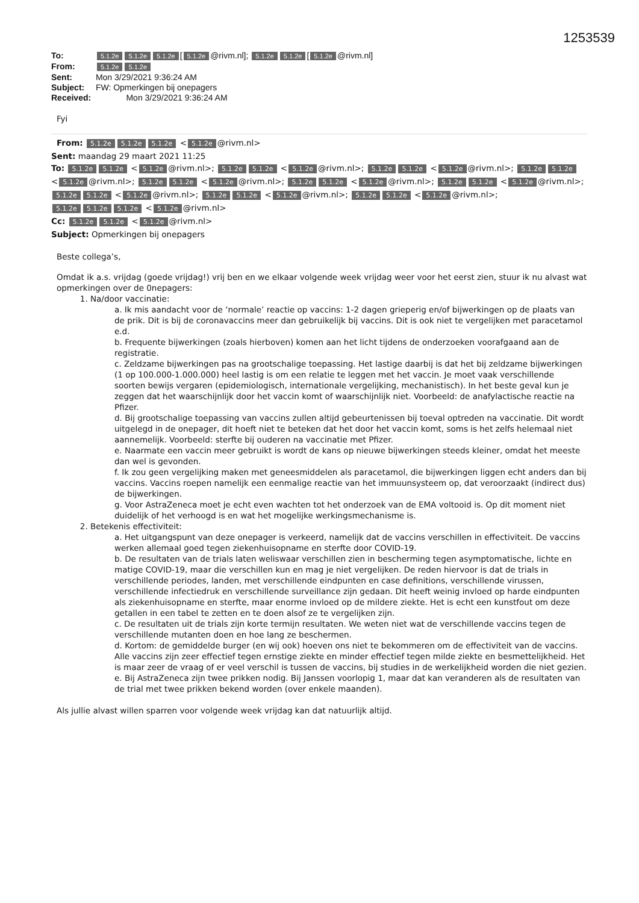1253539
To: 5.1.2e 5.1.2e 5.1.2e [5.1.2e @rivm.nl]; 5.1.2e 5.1.2e [5.1.2e @rivm.nl]
From: 5.1.2e 5.1.2e
Sent: Mon 3/29/2021 9:36:24 AM
Subject: FW: Opmerkingen bij onepagers
Received: Mon 3/29/2021 9:36:24 AM
Fyi
From: 5.1.2e 5.1.2e 5.1.2e < 5.1.2e @rivm.nl>
Sent: maandag 29 maart 2021 11:25
To: 5.1.2e 5.1.2e < 5.1.2e @rivm.nl>; 5.1.2e 5.1.2e < 5.1.2e @rivm.nl>; 5.1.2e 5.1.2e < 5.1.2e @rivm.nl>; 5.1.2e 5.1.2e < 5.1.2e @rivm.nl>; 5.1.2e 5.1.2e < 5.1.2e @rivm.nl>; 5.1.2e 5.1.2e < 5.1.2e @rivm.nl>; 5.1.2e 5.1.2e < 5.1.2e @rivm.nl>; 5.1.2e 5.1.2e < 5.1.2e @rivm.nl>; 5.1.2e 5.1.2e < 5.1.2e @rivm.nl>; 5.1.2e 5.1.2e < 5.1.2e @rivm.nl>; 5.1.2e 5.1.2e 5.1.2e < 5.1.2e @rivm.nl>
Cc: 5.1.2e 5.1.2e < 5.1.2e @rivm.nl>
Subject: Opmerkingen bij onepagers
Beste collega’s,
Omdat ik a.s. vrijdag (goede vrijdag!) vrij ben en we elkaar volgende week vrijdag weer voor het eerst zien, stuur ik nu alvast wat opmerkingen over de 0nepagers:
1. Na/door vaccinatie:
a. Ik mis aandacht voor de ‘normale’ reactie op vaccins: 1-2 dagen grieperig en/of bijwerkingen op de plaats van de prik. Dit is bij de coronavaccins meer dan gebruikelijk bij vaccins. Dit is ook niet te vergelijken met paracetamol e.d.
b. Frequente bijwerkingen (zoals hierboven) komen aan het licht tijdens de onderzoeken voorafgaand aan de registratie.
c. Zeldzame bijwerkingen pas na grootschalige toepassing. Het lastige daarbij is dat het bij zeldzame bijwerkingen (1 op 100.000-1.000.000) heel lastig is om een relatie te leggen met het vaccin. Je moet vaak verschillende soorten bewijs vergaren (epidemiologisch, internationale vergelijking, mechanistisch). In het beste geval kun je zeggen dat het waarschijnlijk door het vaccin komt of waarschijnlijk niet. Voorbeeld: de anafylactische reactie na Pfizer.
d. Bij grootschalige toepassing van vaccins zullen altijd gebeurtenissen bij toeval optreden na vaccinatie. Dit wordt uitgelegd in de onepager, dit hoeft niet te beteken dat het door het vaccin komt, soms is het zelfs helemaal niet aannemelijk. Voorbeeld: sterfte bij ouderen na vaccinatie met Pfizer.
e. Naarmate een vaccin meer gebruikt is wordt de kans op nieuwe bijwerkingen steeds kleiner, omdat het meeste dan wel is gevonden.
f. Ik zou geen vergelijking maken met geneesmiddelen als paracetamol, die bijwerkingen liggen echt anders dan bij vaccins. Vaccins roepen namelijk een eenmalige reactie van het immuunsysteem op, dat veroorzaakt (indirect dus) de bijwerkingen.
g. Voor AstraZeneca moet je echt even wachten tot het onderzoek van de EMA voltooid is. Op dit moment niet duidelijk of het verhoogd is en wat het mogelijke werkingsmechanisme is.
2. Betekenis effectiviteit:
a. Het uitgangspunt van deze onepager is verkeerd, namelijk dat de vaccins verschillen in effectiviteit. De vaccins werken allemaal goed tegen ziekenhuisopname en sterfte door COVID-19.
b. De resultaten van de trials laten weliswaar verschillen zien in bescherming tegen asymptomatische, lichte en matige COVID-19, maar die verschillen kun en mag je niet vergelijken. De reden hiervoor is dat de trials in verschillende periodes, landen, met verschillende eindpunten en case definitions, verschillende virussen, verschillende infectiedruk en verschillende surveillance zijn gedaan. Dit heeft weinig invloed op harde eindpunten als ziekenhuisopname en sterfte, maar enorme invloed op de mildere ziekte. Het is echt een kunstfout om deze getallen in een tabel te zetten en te doen alsof ze te vergelijken zijn.
c. De resultaten uit de trials zijn korte termijn resultaten. We weten niet wat de verschillende vaccins tegen de verschillende mutanten doen en hoe lang ze beschermen.
d. Kortom: de gemiddelde burger (en wij ook) hoeven ons niet te bekommeren om de effectiviteit van de vaccins. Alle vaccins zijn zeer effectief tegen ernstige ziekte en minder effectief tegen milde ziekte en besmettelijkheid. Het is maar zeer de vraag of er veel verschil is tussen de vaccins, bij studies in de werkelijkheid worden die niet gezien.
e. Bij AstraZeneca zijn twee prikken nodig. Bij Janssen voorlopig 1, maar dat kan veranderen als de resultaten van de trial met twee prikken bekend worden (over enkele maanden).
Als jullie alvast willen sparren voor volgende week vrijdag kan dat natuurlijk altijd.